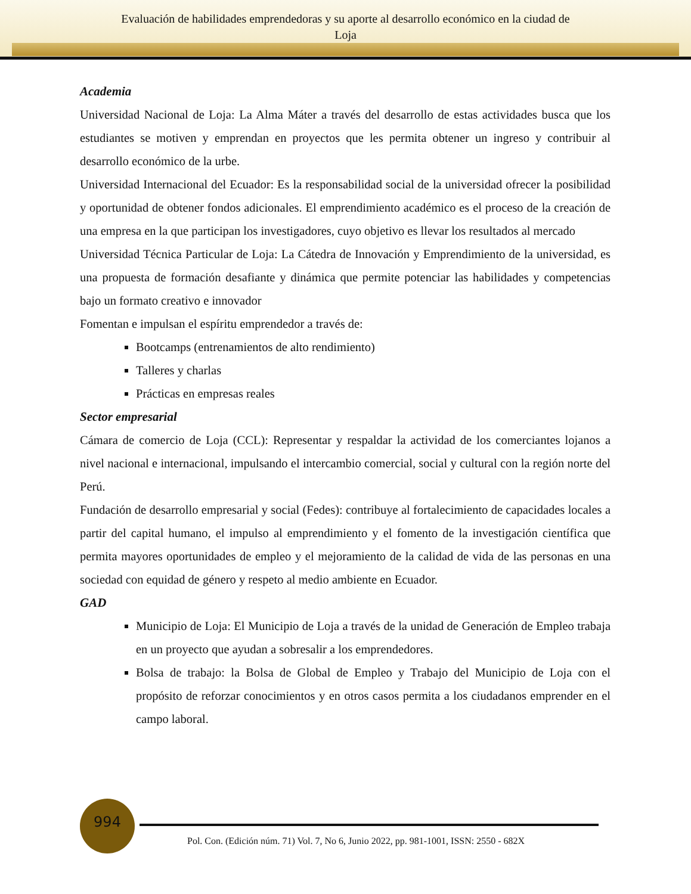Evaluación de habilidades emprendedoras y su aporte al desarrollo económico en la ciudad de
Loja
Academia
Universidad Nacional de Loja: La Alma Máter a través del desarrollo de estas actividades busca que los estudiantes se motiven y emprendan en proyectos que les permita obtener un ingreso y contribuir al desarrollo económico de la urbe.
Universidad Internacional del Ecuador: Es la responsabilidad social de la universidad ofrecer la posibilidad y oportunidad de obtener fondos adicionales. El emprendimiento académico es el proceso de la creación de una empresa en la que participan los investigadores, cuyo objetivo es llevar los resultados al mercado
Universidad Técnica Particular de Loja: La Cátedra de Innovación y Emprendimiento de la universidad, es una propuesta de formación desafiante y dinámica que permite potenciar las habilidades y competencias bajo un formato creativo e innovador
Fomentan e impulsan el espíritu emprendedor a través de:
Bootcamps (entrenamientos de alto rendimiento)
Talleres y charlas
Prácticas en empresas reales
Sector empresarial
Cámara de comercio de Loja (CCL): Representar y respaldar la actividad de los comerciantes lojanos a nivel nacional e internacional, impulsando el intercambio comercial, social y cultural con la región norte del Perú.
Fundación de desarrollo empresarial y social (Fedes): contribuye al fortalecimiento de capacidades locales a partir del capital humano, el impulso al emprendimiento y el fomento de la investigación científica que permita mayores oportunidades de empleo y el mejoramiento de la calidad de vida de las personas en una sociedad con equidad de género y respeto al medio ambiente en Ecuador.
GAD
Municipio de Loja: El Municipio de Loja a través de la unidad de Generación de Empleo trabaja en un proyecto que ayudan a sobresalir a los emprendedores.
Bolsa de trabajo: la Bolsa de Global de Empleo y Trabajo del Municipio de Loja con el propósito de reforzar conocimientos y en otros casos permita a los ciudadanos emprender en el campo laboral.
994
Pol. Con. (Edición núm. 71) Vol. 7, No 6, Junio 2022, pp. 981-1001, ISSN: 2550 - 682X